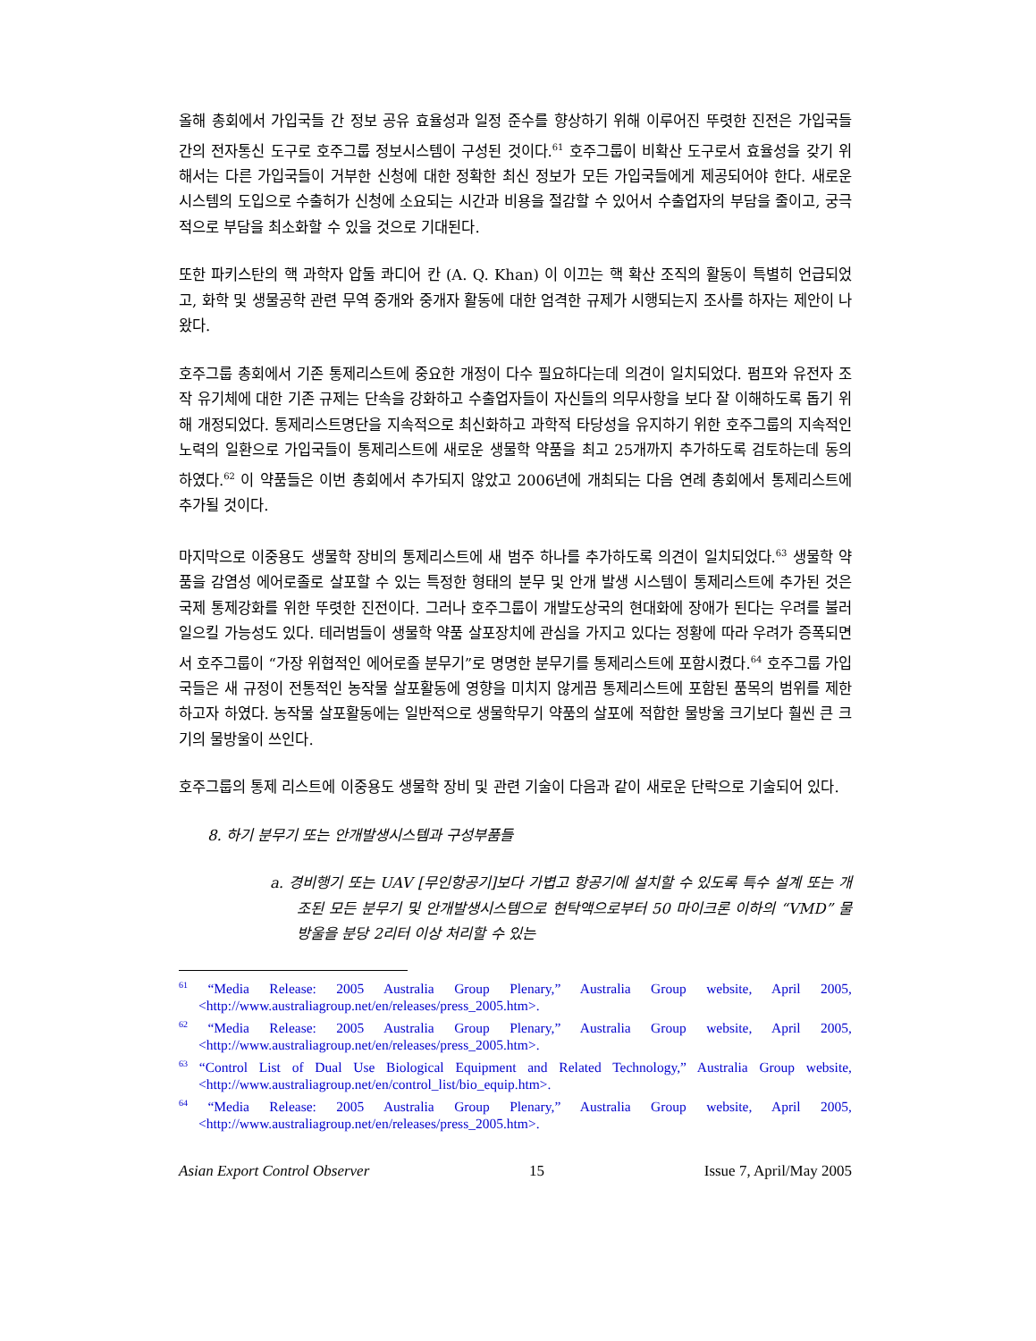올해 총회에서 가입국들 간 정보 공유 효율성과 일정 준수를 향상하기 위해 이루어진 뚜렷한 진전은 가입국들 간의 전자통신 도구로 호주그룹 정보시스템이 구성된 것이다.<sup>61</sup> 호주그룹이 비확산 도구로서 효율성을 갖기 위해서는 다른 가입국들이 거부한 신청에 대한 정확한 최신 정보가 모든 가입국들에게 제공되어야 한다. 새로운 시스템의 도입으로 수출허가 신청에 소요되는 시간과 비용을 절감할 수 있어서 수출업자의 부담을 줄이고, 궁극적으로 부담을 최소화할 수 있을 것으로 기대된다.
또한 파키스탄의 핵 과학자 압둘 콰디어 칸 (A. Q. Khan) 이 이끄는 핵 확산 조직의 활동이 특별히 언급되었고, 화학 및 생물공학 관련 무역 중개와 중개자 활동에 대한 엄격한 규제가 시행되는지 조사를 하자는 제안이 나왔다.
호주그룹 총회에서 기존 통제리스트에 중요한 개정이 다수 필요하다는데 의견이 일치되었다. 펌프와 유전자 조작 유기체에 대한 기존 규제는 단속을 강화하고 수출업자들이 자신들의 의무사항을 보다 잘 이해하도록 돕기 위해 개정되었다. 통제리스트명단을 지속적으로 최신화하고 과학적 타당성을 유지하기 위한 호주그룹의 지속적인 노력의 일환으로 가입국들이 통제리스트에 새로운 생물학 약품을 최고 25개까지 추가하도록 검토하는데 동의하였다.<sup>62</sup> 이 약품들은 이번 총회에서 추가되지 않았고 2006년에 개최되는 다음 연례 총회에서 통제리스트에 추가될 것이다.
마지막으로 이중용도 생물학 장비의 통제리스트에 새 범주 하나를 추가하도록 의견이 일치되었다.<sup>63</sup> 생물학 약품을 감염성 에어로졸로 살포할 수 있는 특정한 형태의 분무 및 안개 발생 시스템이 통제리스트에 추가된 것은 국제 통제강화를 위한 뚜렷한 진전이다. 그러나 호주그룹이 개발도상국의 현대화에 장애가 된다는 우려를 불러일으킬 가능성도 있다. 테러범들이 생물학 약품 살포장치에 관심을 가지고 있다는 정황에 따라 우려가 증폭되면서 호주그룹이 “가장 위협적인 에어로졸 분무기”로 명명한 분무기를 통제리스트에 포함시켰다.<sup>64</sup> 호주그룹 가입국들은 새 규정이 전통적인 농작물 살포활동에 영향을 미치지 않게끔 통제리스트에 포함된 품목의 범위를 제한하고자 하였다. 농작물 살포활동에는 일반적으로 생물학무기 약품의 살포에 적합한 물방울 크기보다 훨씬 큰 크기의 물방울이 쓰인다.
호주그룹의 통제 리스트에 이중용도 생물학 장비 및 관련 기술이 다음과 같이 새로운 단락으로 기술되어 있다.
8. 하기 분무기 또는 안개발생시스템과 구성부품들
a. 경비행기 또는 UAV [무인항공기]보다 가볍고 항공기에 설치할 수 있도록 특수 설계 또는 개조된 모든 분무기 및 안개발생시스템으로 현탁액으로부터 50 마이크론 이하의 “VMD” 물방울을 분당 2리터 이상 처리할 수 있는
<sup>61</sup> “Media Release: 2005 Australia Group Plenary,” Australia Group website, April 2005, <http://www.australiagroup.net/en/releases/press_2005.htm>.
<sup>62</sup> “Media Release: 2005 Australia Group Plenary,” Australia Group website, April 2005, <http://www.australiagroup.net/en/releases/press_2005.htm>.
<sup>63</sup> “Control List of Dual Use Biological Equipment and Related Technology,” Australia Group website, <http://www.australiagroup.net/en/control_list/bio_equip.htm>.
<sup>64</sup> “Media Release: 2005 Australia Group Plenary,” Australia Group website, April 2005, <http://www.australiagroup.net/en/releases/press_2005.htm>.
Asian Export Control Observer 15 Issue 7, April/May 2005